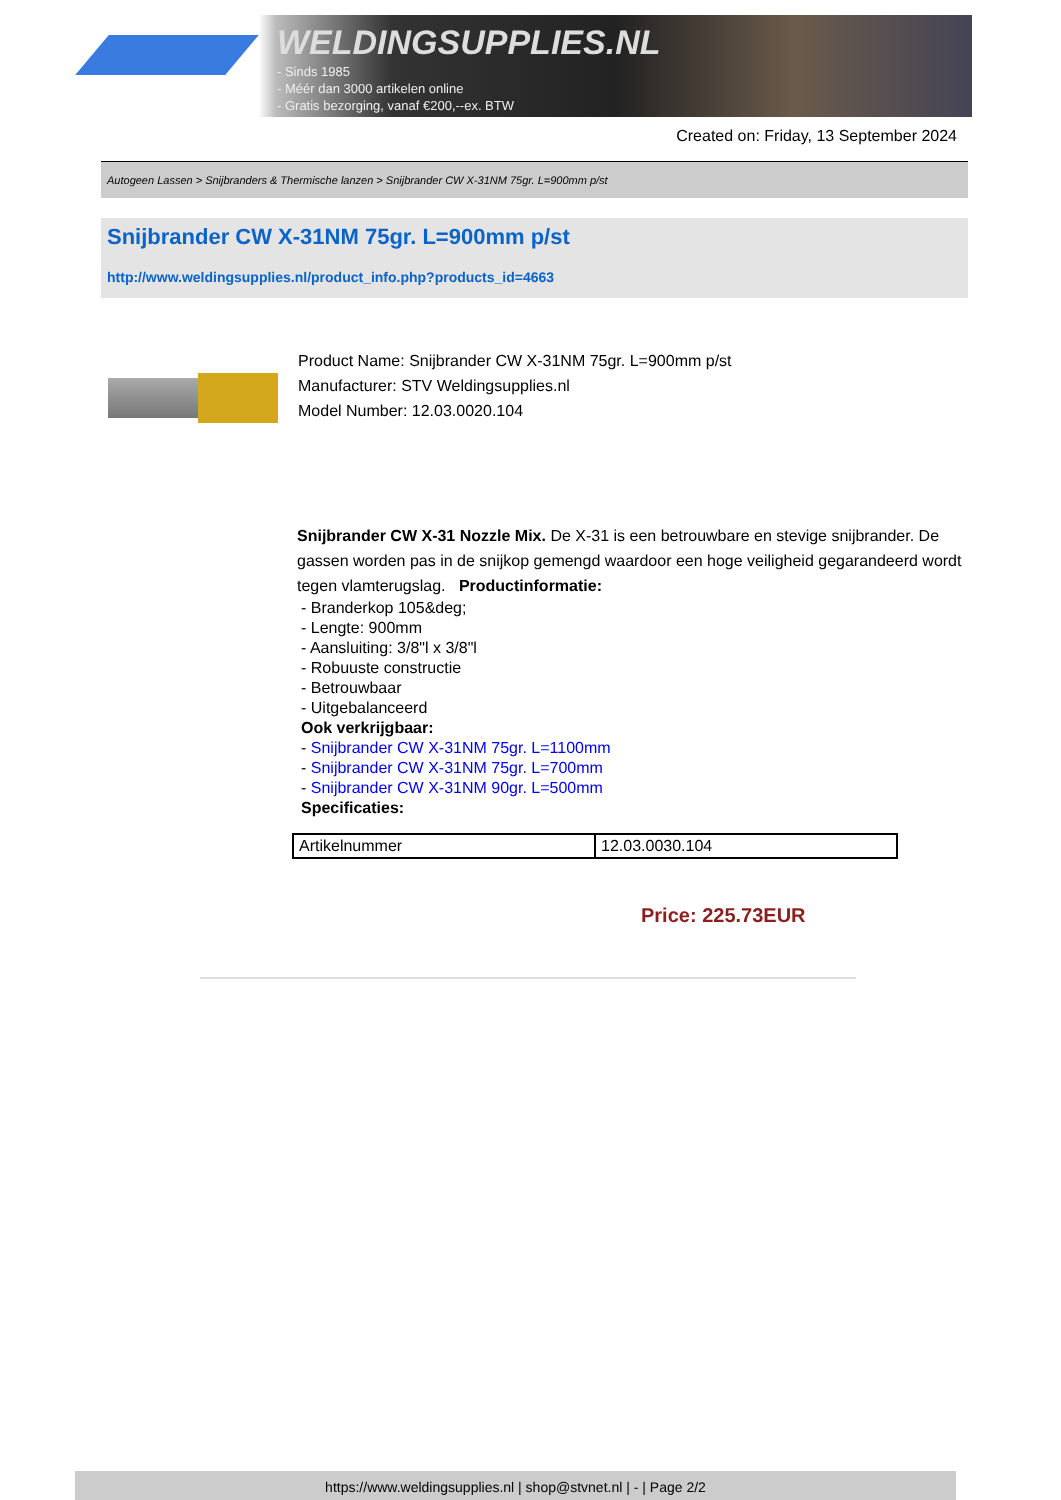WELDINGSUPPLIES.NL
- Sinds 1985
- Méér dan 3000 artikelen online
- Gratis bezorging, vanaf €200,--ex. BTW
Created on: Friday, 13 September 2024
Autogeen Lassen > Snijbranders & Thermische lanzen > Snijbrander CW X-31NM 75gr. L=900mm p/st
Snijbrander CW X-31NM 75gr. L=900mm p/st
http://www.weldingsupplies.nl/product_info.php?products_id=4663
Product Name: Snijbrander CW X-31NM 75gr. L=900mm p/st
Manufacturer: STV Weldingsupplies.nl
Model Number: 12.03.0020.104
Snijbrander CW X-31 Nozzle Mix. De X-31 is een betrouwbare en stevige snijbrander. De gassen worden pas in de snijkop gemengd waardoor een hoge veiligheid gegarandeerd wordt tegen vlamterugslag. Productinformatie:
- Branderkop 105&deg;
- Lengte: 900mm
- Aansluiting: 3/8"l x 3/8"l
- Robuuste constructie
- Betrouwbaar
- Uitgebalanceerd
Ook verkrijgbaar:
- Snijbrander CW X-31NM 75gr. L=1100mm
- Snijbrander CW X-31NM 75gr. L=700mm
- Snijbrander CW X-31NM 90gr. L=500mm
Specificaties:
| Artikelnummer | 12.03.0030.104 |
Price: 225.73EUR
https://www.weldingsupplies.nl | shop@stvnet.nl | - | Page 2/2